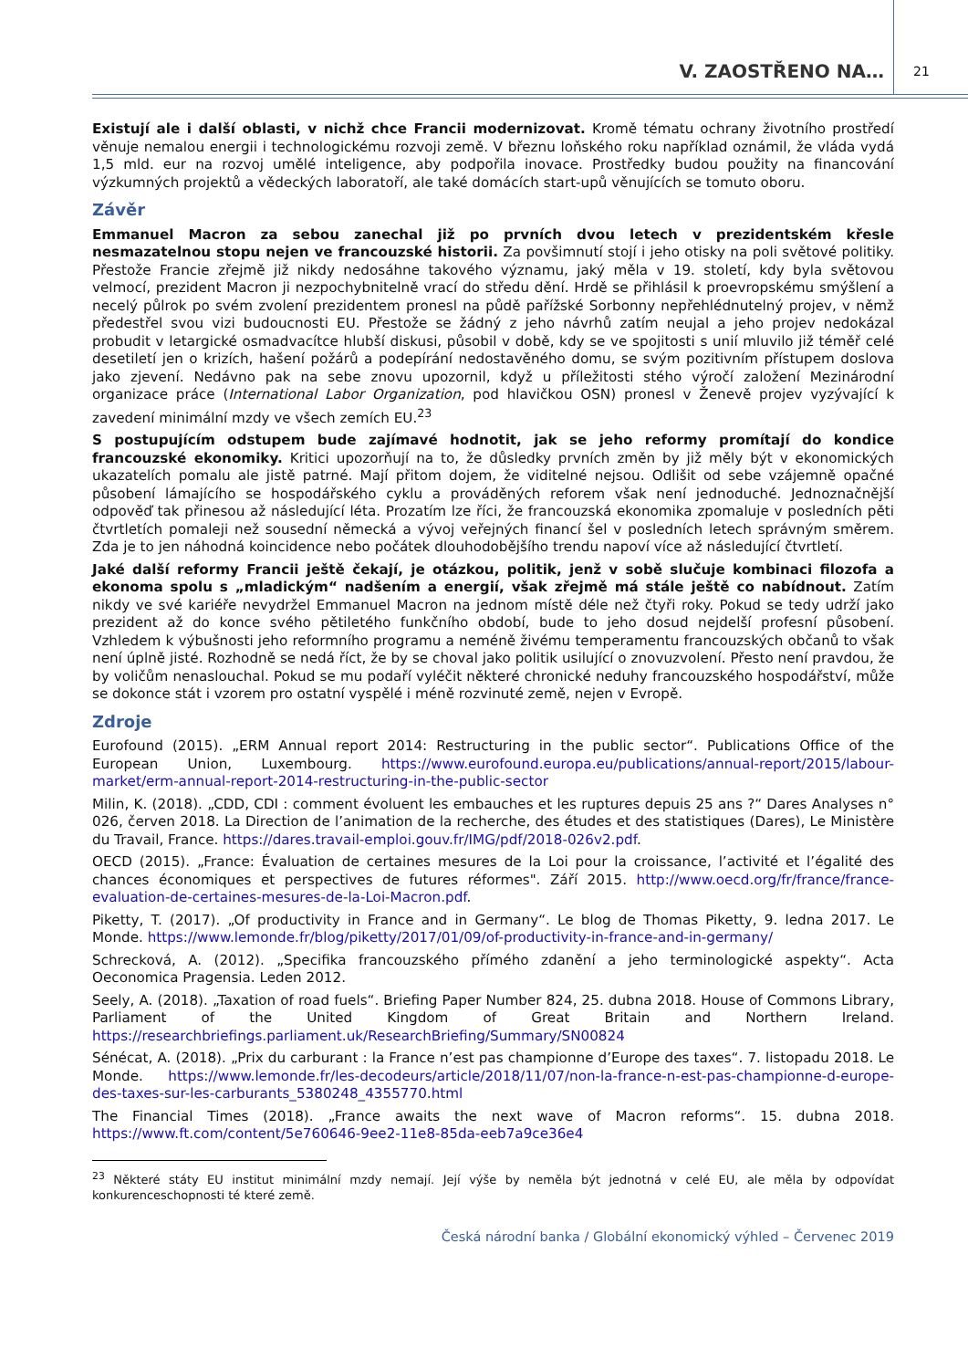V. ZAOSTŘENO NA… 21
Existují ale i další oblasti, v nichž chce Francii modernizovat. Kromě tématu ochrany životního prostředí věnuje nemalou energii i technologickému rozvoji země. V březnu loňského roku například oznámil, že vláda vydá 1,5 mld. eur na rozvoj umělé inteligence, aby podpořila inovace. Prostředky budou použity na financování výzkumných projektů a vědeckých laboratoří, ale také domácích start-upů věnujících se tomuto oboru.
Závěr
Emmanuel Macron za sebou zanechal již po prvních dvou letech v prezidentském křesle nesmazatelnou stopu nejen ve francouzské historii. Za povšimnutí stojí i jeho otisky na poli světové politiky. Přestože Francie zřejmě již nikdy nedosáhne takového významu, jaký měla v 19. století, kdy byla světovou velmocí, prezident Macron ji nezpochybnitelně vrací do středu dění. Hrdě se přihlásil k proevropskému smýšlení a necelý půlrok po svém zvolení prezidentem pronesl na půdě pařížské Sorbonny nepřehlédnutelný projev, v němž předestřel svou vizi budoucnosti EU. Přestože se žádný z jeho návrhů zatím neujal a jeho projev nedokázal probudit v letargické osmadvacítce hlubší diskusi, působil v době, kdy se ve spojitosti s unií mluvilo již téměř celé desetiletí jen o krizích, hašení požárů a podepírání nedostavěného domu, se svým pozitivním přístupem doslova jako zjevení. Nedávno pak na sebe znovu upozornil, když u příležitosti stého výročí založení Mezinárodní organizace práce (International Labor Organization, pod hlavičkou OSN) pronesl v Ženevě projev vyzývající k zavedení minimální mzdy ve všech zemích EU.<sup>23</sup>
S postupujícím odstupem bude zajímavé hodnotit, jak se jeho reformy promítají do kondice francouzské ekonomiky. Kritici upozorňují na to, že důsledky prvních změn by již měly být v ekonomických ukazatelích pomalu ale jistě patrné. Mají přitom dojem, že viditelné nejsou. Odlišit od sebe vzájemně opačné působení lámajícího se hospodářského cyklu a prováděných reforem však není jednoduché. Jednoznačnější odpověď tak přinesou až následující léta. Prozatím lze říci, že francouzská ekonomika zpomaluje v posledních pěti čtvrtletích pomaleji než sousední německá a vývoj veřejných financí šel v posledních letech správným směrem. Zda je to jen náhodná koincidence nebo počátek dlouhodobějšího trendu napoví více až následující čtvrtletí.
Jaké další reformy Francii ještě čekají, je otázkou, politik, jenž v sobě slučuje kombinaci filozofa a ekonoma spolu s „mladickým“ nadšením a energií, však zřejmě má stále ještě co nabídnout. Zatím nikdy ve své kariéře nevydržel Emmanuel Macron na jednom místě déle než čtyři roky. Pokud se tedy udrží jako prezident až do konce svého pětiletého funkčního období, bude to jeho dosud nejdelší profesní působení. Vzhledem k výbušnosti jeho reformního programu a neméně živému temperamentu francouzských občanů to však není úplně jisté. Rozhodně se nedá říct, že by se choval jako politik usilující o znovuzvolení. Přesto není pravdou, že by voličům nenaslouchal. Pokud se mu podaří vyléčit některé chronické neduhy francouzského hospodářství, může se dokonce stát i vzorem pro ostatní vyspělé i méně rozvinuté země, nejen v Evropě.
Zdroje
Eurofound (2015). „ERM Annual report 2014: Restructuring in the public sector“. Publications Office of the European Union, Luxembourg. https://www.eurofound.europa.eu/publications/annual-report/2015/labour-market/erm-annual-report-2014-restructuring-in-the-public-sector
Milin, K. (2018). „CDD, CDI : comment évoluent les embauches et les ruptures depuis 25 ans ?“ Dares Analyses n° 026, červen 2018. La Direction de l’animation de la recherche, des études et des statistiques (Dares), Le Ministère du Travail, France. https://dares.travail-emploi.gouv.fr/IMG/pdf/2018-026v2.pdf.
OECD (2015). „France: Évaluation de certaines mesures de la Loi pour la croissance, l’activité et l’égalité des chances économiques et perspectives de futures réformes". Září 2015. http://www.oecd.org/fr/france/france-evaluation-de-certaines-mesures-de-la-Loi-Macron.pdf.
Piketty, T. (2017). „Of productivity in France and in Germany“. Le blog de Thomas Piketty, 9. ledna 2017. Le Monde. https://www.lemonde.fr/blog/piketty/2017/01/09/of-productivity-in-france-and-in-germany/
Schrecková, A. (2012). „Specifika francouzského přímého zdanění a jeho terminologické aspekty“. Acta Oeconomica Pragensia. Leden 2012.
Seely, A. (2018). „Taxation of road fuels“. Briefing Paper Number 824, 25. dubna 2018. House of Commons Library, Parliament of the United Kingdom of Great Britain and Northern Ireland. https://researchbriefings.parliament.uk/ResearchBriefing/Summary/SN00824
Sénécat, A. (2018). „Prix du carburant : la France n’est pas championne d’Europe des taxes“. 7. listopadu 2018. Le Monde. https://www.lemonde.fr/les-decodeurs/article/2018/11/07/non-la-france-n-est-pas-championne-d-europe-des-taxes-sur-les-carburants_5380248_4355770.html
The Financial Times (2018). „France awaits the next wave of Macron reforms“. 15. dubna 2018. https://www.ft.com/content/5e760646-9ee2-11e8-85da-eeb7a9ce36e4
<sup>23</sup> Některé státy EU institut minimální mzdy nemají. Její výše by neměla být jednotná v celé EU, ale měla by odpovídat konkurenceschopnosti té které země.
Česká národní banka / Globální ekonomický výhled – Červenec 2019